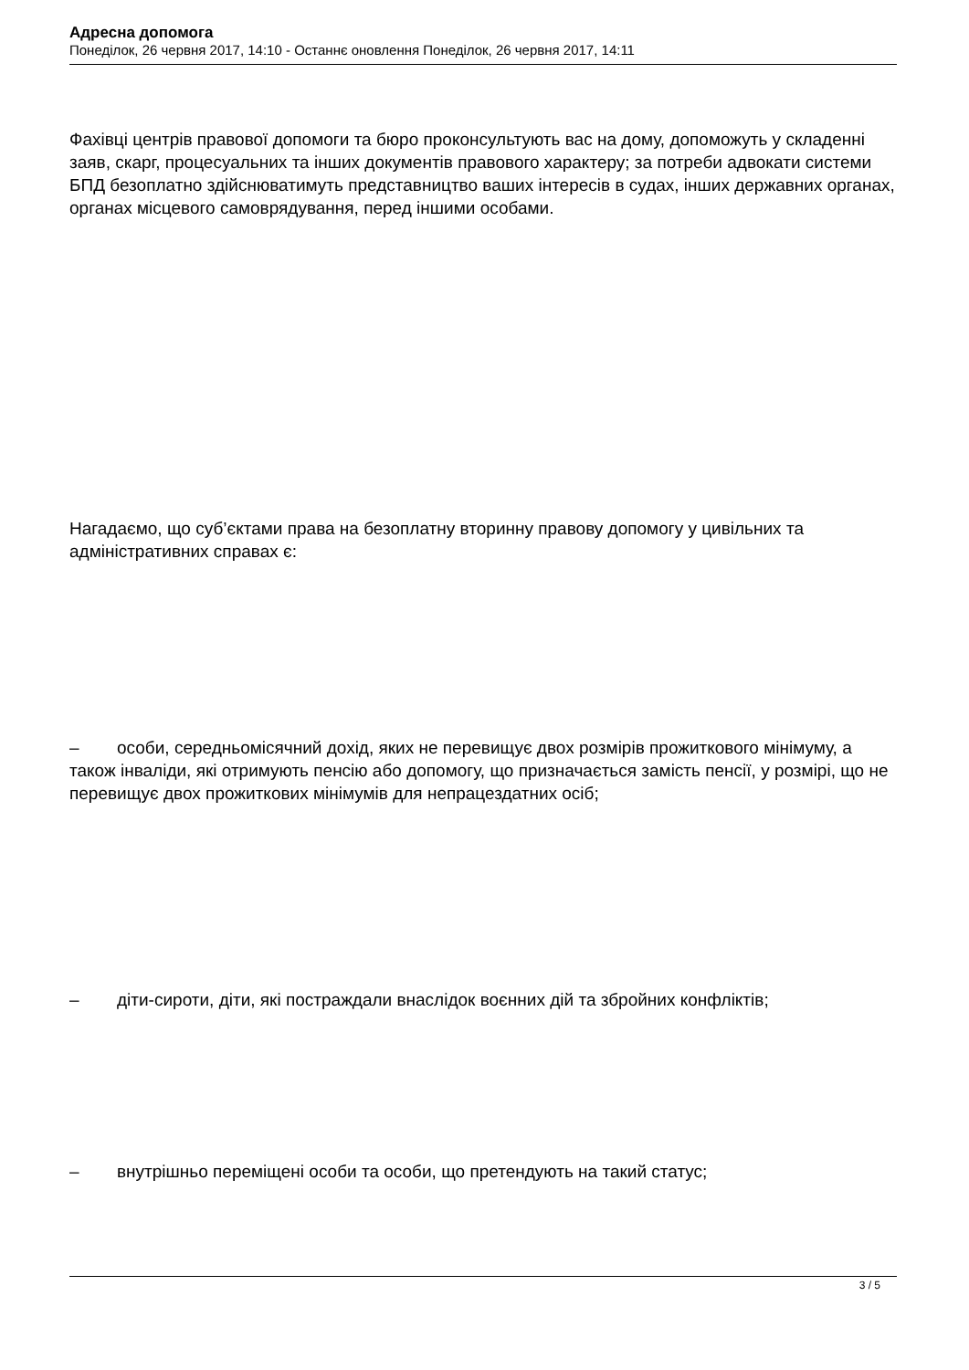Адресна допомога
Понеділок, 26 червня 2017, 14:10 - Останнє оновлення Понеділок, 26 червня 2017, 14:11
Фахівці центрів правової допомоги та бюро проконсультують вас на дому, допоможуть у складенні заяв, скарг, процесуальних та інших документів правового характеру; за потреби адвокати системи БПД безоплатно здійснюватимуть представництво ваших інтересів в судах, інших державних органах, органах місцевого самоврядування, перед іншими особами.
Нагадаємо, що суб’єктами права на безоплатну вторинну правову допомогу у цивільних та адміністративних справах є:
– особи, середньомісячний дохід, яких не перевищує двох розмірів прожиткового мінімуму, а також інваліди, які отримують пенсію або допомогу, що призначається замість пенсії, у розмірі, що не перевищує двох прожиткових мінімумів для непрацездатних осіб;
– діти-сироти, діти, які постраждали внаслідок воєнних дій та збройних конфліктів;
– внутрішньо переміщені особи та особи, що претендують на такий статус;
3 / 5